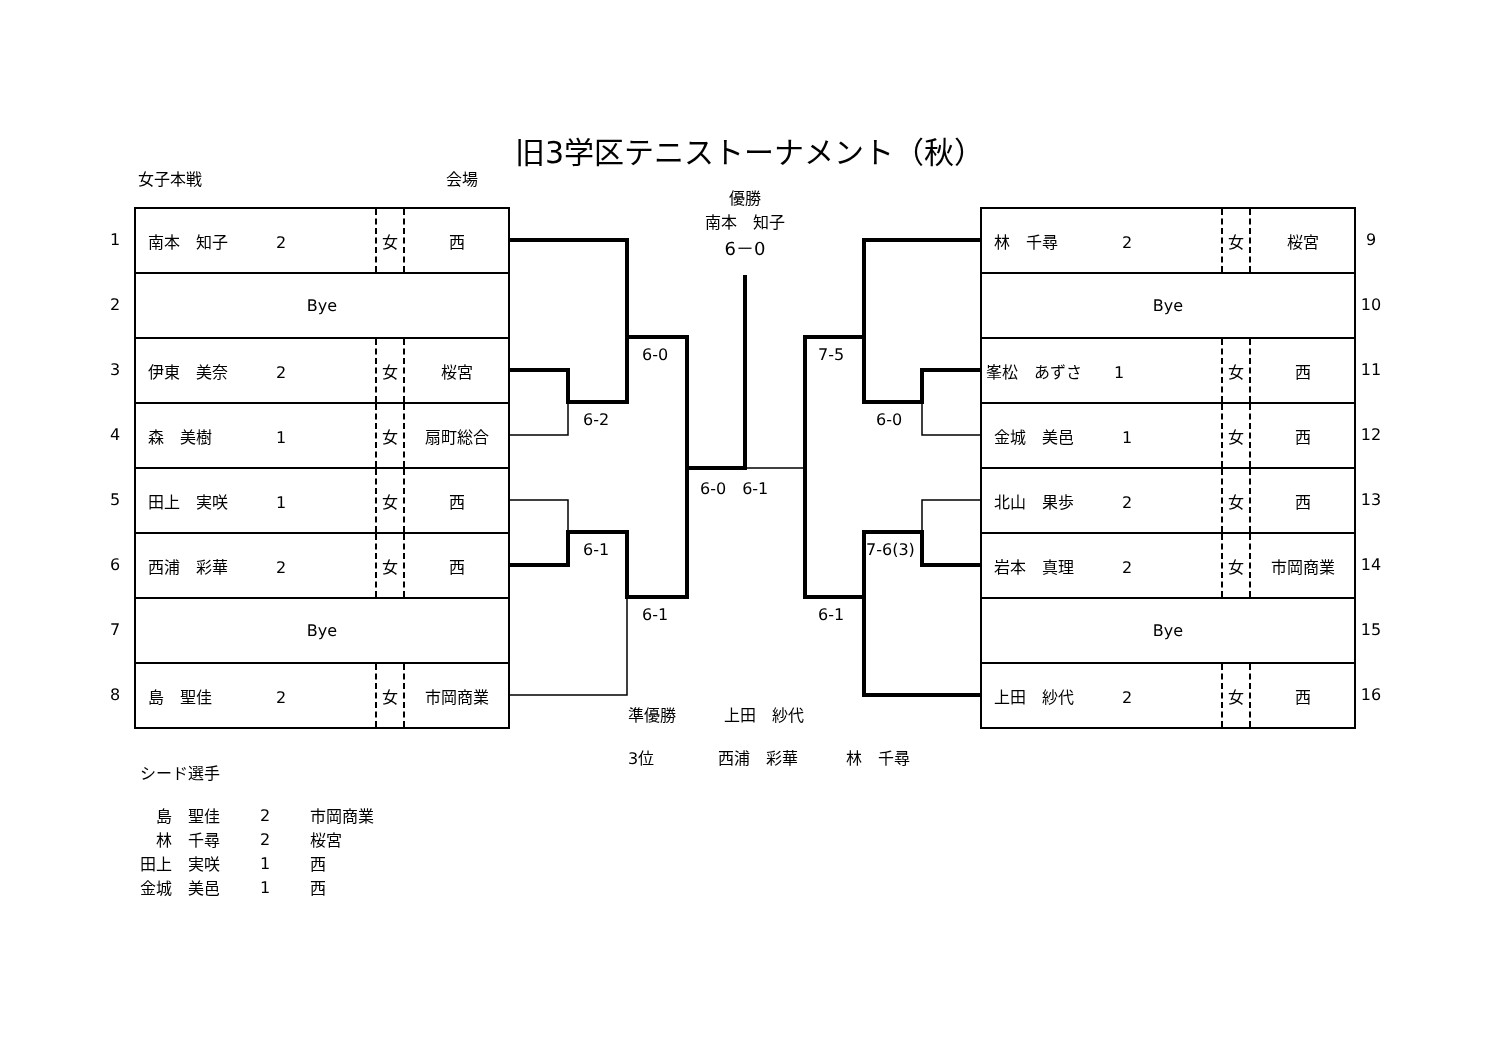旧3学区テニストーナメント（秋）
女子本戦 会場
1
2
3
4
5
6
7
8
| 南本 知子 2 | 女 | 西 |
| Bye | | |
| 伊東 美奈 2 | 女 | 桜宮 |
| 森 美樹 1 | 女 | 扇町総合 |
| 田上 実咲 1 | 女 | 西 |
| 西浦 彩華 2 | 女 | 西 |
| Bye | | |
| 島 聖佳 2 | 女 | 市岡商業 |
| 林 千尋 2 | 女 | 桜宮 |
| Bye | | |
| 峯松 あずさ 1 | 女 | 西 |
| 金城 美邑 1 | 女 | 西 |
| 北山 果歩 2 | 女 | 西 |
| 岩本 真理 2 | 女 | 市岡商業 |
| Bye | | |
| 上田 紗代 2 | 女 | 西 |
9
10
11
12
13
14
15
16
優勝
南本　知子
6－0
6-0 7-5
6-2 6-0
6-0　6-1
6-1 7-6(3)
6-1 6-1
準優勝　　　上田　紗代
3位　　　　西浦　彩華　　　林　千尋
シード選手
| 島 聖佳 | 2 | 市岡商業 |
| 林 千尋 | 2 | 桜宮 |
| 田上 実咲 | 1 | 西 |
| 金城 美邑 | 1 | 西 |